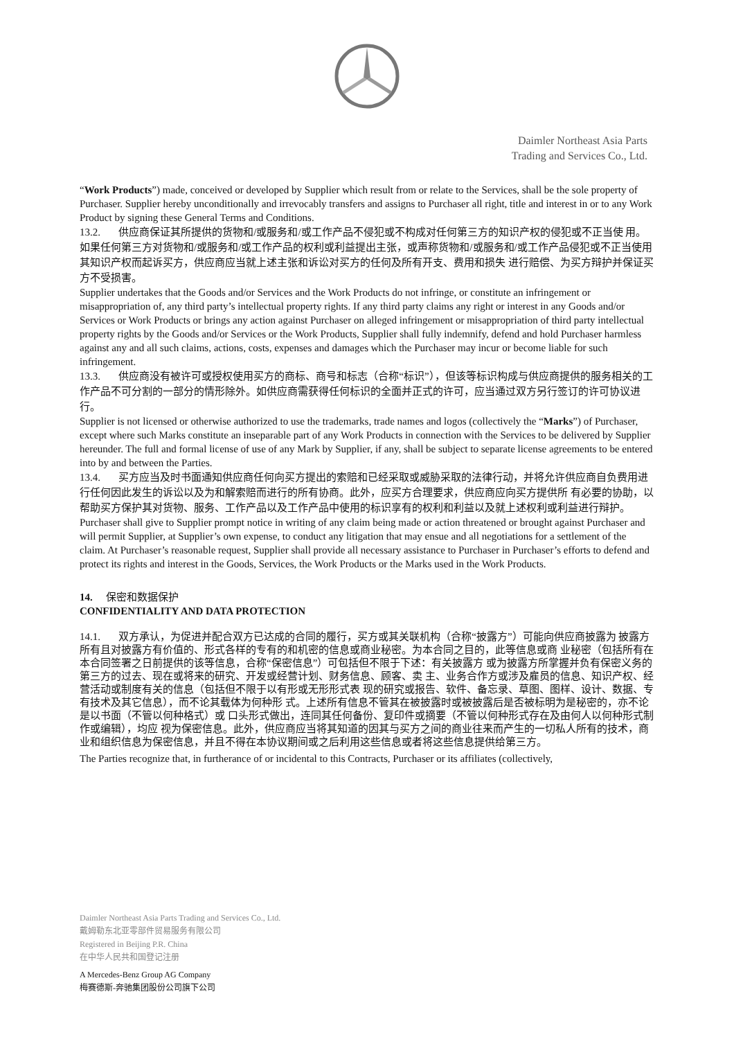Daimler Northeast Asia Parts
Trading and Services Co., Ltd.
“Work Products”) made, conceived or developed by Supplier which result from or relate to the Services, shall be the sole property of Purchaser. Supplier hereby unconditionally and irrevocably transfers and assigns to Purchaser all right, title and interest in or to any Work Product by signing these General Terms and Conditions.
13.2. 供应商保证其所提供的货物和/或服务和/或工作产品不侵犯或不构成对任何第三方的知识产权的侵犯或不正当使 用。如果任何第三方对货物和/或服务和/或工作产品的权利或利益提出主张，或声称货物和/或服务和/或工作产品侵犯或不正当使用其知识产权而起诉买方，供应商应当就上述主张和诉讼对买方的任何及所有开支、费用和损失 进行赔偿、为买方辩护并保证买方不受损害。
Supplier undertakes that the Goods and/or Services and the Work Products do not infringe, or constitute an infringement or misappropriation of, any third party’s intellectual property rights. If any third party claims any right or interest in any Goods and/or Services or Work Products or brings any action against Purchaser on alleged infringement or misappropriation of third party intellectual property rights by the Goods and/or Services or the Work Products, Supplier shall fully indemnify, defend and hold Purchaser harmless against any and all such claims, actions, costs, expenses and damages which the Purchaser may incur or become liable for such infringement.
13.3. 供应商没有被许可或授权使用买方的商标、商号和标志（合称“标识”），但该等标识构成与供应商提供的服务相关的工作产品不可分割的一部分的情形除外。如供应商需获得任何标识的全面并正式的许可，应当通过双方另行签订的许可协议进行。
Supplier is not licensed or otherwise authorized to use the trademarks, trade names and logos (collectively the “Marks”) of Purchaser, except where such Marks constitute an inseparable part of any Work Products in connection with the Services to be delivered by Supplier hereunder. The full and formal license of use of any Mark by Supplier, if any, shall be subject to separate license agreements to be entered into by and between the Parties.
13.4. 买方应当及时书面通知供应商任何向买方提出的索赔和已经采取或威胁采取的法律行动，并将允许供应商自负费用进行任何因此发生的诉讼以及为和解索赔而进行的所有协商。此外，应买方合理要求，供应商应向买方提供所 有必要的协助，以帮助买方保护其对货物、服务、工作产品以及工作产品中使用的标识享有的权利和利益以及就上述权利或利益进行辩护。
Purchaser shall give to Supplier prompt notice in writing of any claim being made or action threatened or brought against Purchaser and will permit Supplier, at Supplier’s own expense, to conduct any litigation that may ensue and all negotiations for a settlement of the claim. At Purchaser’s reasonable request, Supplier shall provide all necessary assistance to Purchaser in Purchaser’s efforts to defend and protect its rights and interest in the Goods, Services, the Work Products or the Marks used in the Work Products.
14. 保密和数据保护
CONFIDENTIALITY AND DATA PROTECTION
14.1. 双方承认，为促进并配合双方已达成的合同的履行，买方或其关联机构（合称“披露方”）可能向供应商披露为 披露方所有且对披露方有价值的、形式各样的专有的和机密的信息或商业秘密。为本合同之目的，此等信息或商 业秘密（包括所有在本合同签署之日前提供的该等信息，合称“保密信息”）可包括但不限于下述：有关披露方 或为披露方所掌握并负有保密义务的第三方的过去、现在或将来的研究、开发或经营计划、财务信息、顾客、卖 主、业务合作方或涉及雇员的信息、知识产权、经营活动或制度有关的信息（包括但不限于以有形或无形形式表 现的研究或报告、软件、备忘录、草图、图样、设计、数据、专有技术及其它信息），而不论其载体为何种形 式。上述所有信息不管其在被披露时或被披露后是否被标明为是秘密的，亦不论是以书面（不管以何种格式）或 口头形式做出，连同其任何备份、复印件或摘要（不管以何种形式存在及由何人以何种形式制作或编辑），均应 视为保密信息。此外，供应商应当将其知道的因其与买方之间的商业往来而产生的一切私人所有的技术，商业和组织信息为保密信息，并且不得在本协议期间或之后利用这些信息或者将这些信息提供给第三方。
The Parties recognize that, in furtherance of or incidental to this Contracts, Purchaser or its affiliates (collectively,
Daimler Northeast Asia Parts Trading and Services Co., Ltd.
戴姆勒东北亚零部件贸易服务有限公司
Registered in Beijing P.R. China
在中华人民共和国登记注册
A Mercedes-Benz Group AG Company
梅赛德斯-奔驰集团股份公司旗下公司